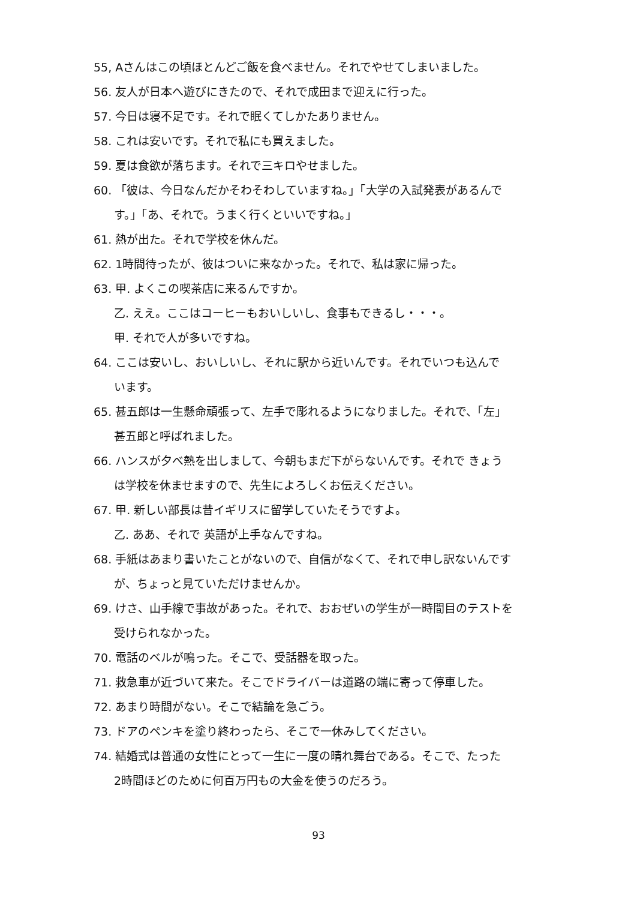55, Aさんはこの頃ほとんどご飯を食べません。それでやせてしまいました。
56. 友人が日本へ遊びにきたので、それで成田まで迎えに行った。
57. 今日は寝不足です。それで眠くてしかたありません。
58. これは安いです。それで私にも買えました。
59. 夏は食欲が落ちます。それで三キロやせました。
60. 「彼は、今日なんだかそわそわしていますね。」「大学の入試発表があるんで
す。」「あ、それで。うまく行くといいですね。」
61. 熱が出た。それで学校を休んだ。
62. 1時間待ったが、彼はついに来なかった。それで、私は家に帰った。
63. 甲. よくこの喫茶店に来るんですか。
乙. ええ。ここはコーヒーもおいしいし、食事もできるし・・・。
甲. それで人が多いですね。
64. ここは安いし、おいしいし、それに駅から近いんです。それでいつも込んで
います。
65. 甚五郎は一生懸命頑張って、左手で彫れるようになりました。それで、「左」
甚五郎と呼ばれました。
66. ハンスが夕べ熱を出しまして、今朝もまだ下がらないんです。それで きょう
は学校を休ませますので、先生によろしくお伝えください。
67. 甲. 新しい部長は昔イギリスに留学していたそうですよ。
乙. ああ、それで 英語が上手なんですね。
68. 手紙はあまり書いたことがないので、自信がなくて、それで申し訳ないんです
が、ちょっと見ていただけませんか。
69. けさ、山手線で事故があった。それで、おおぜいの学生が一時間目のテストを
受けられなかった。
70. 電話のベルが鳴った。そこで、受話器を取った。
71. 救急車が近づいて来た。そこでドライバーは道路の端に寄って停車した。
72. あまり時間がない。そこで結論を急ごう。
73. ドアのペンキを塗り終わったら、そこで一休みしてください。
74. 結婚式は普通の女性にとって一生に一度の晴れ舞台である。そこで、たった
2時間ほどのために何百万円もの大金を使うのだろう。
93